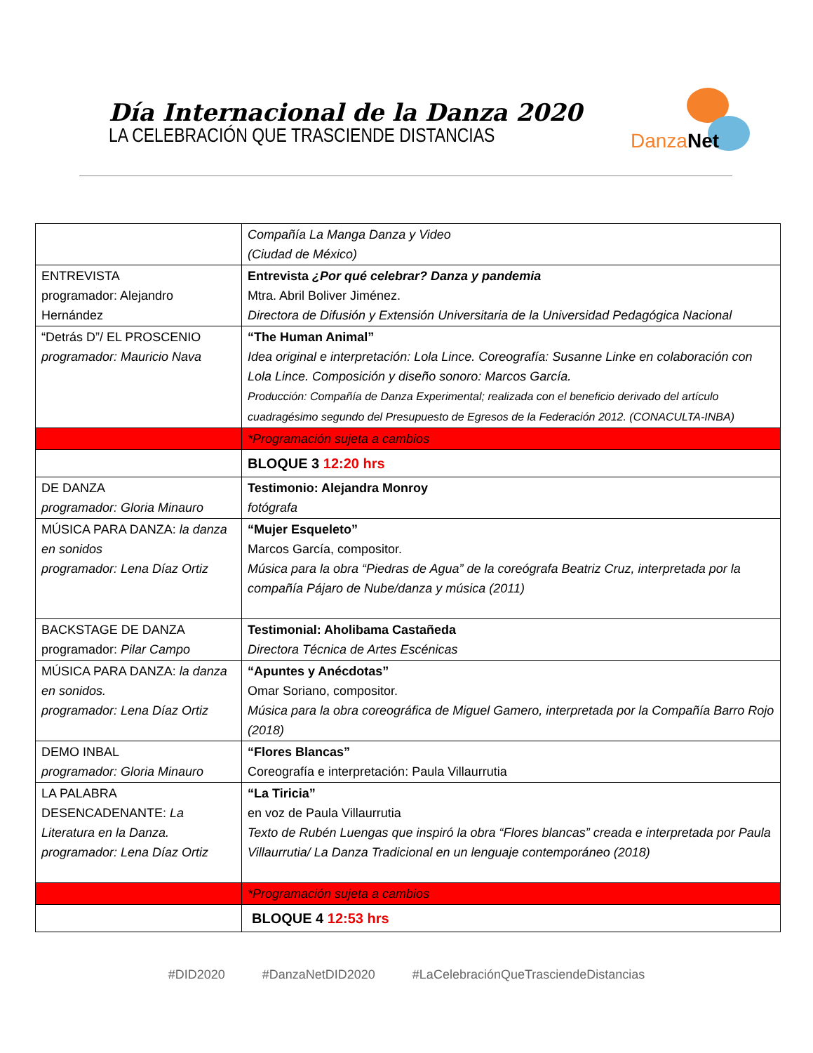Día Internacional de la Danza 2020
LA CELEBRACIÓN QUE TRASCIENDE DISTANCIAS
Danza Net
| | Compañía La Manga Danza y Video (Ciudad de México) |
| ENTREVISTA programador: Alejandro Hernández | Entrevista ¿Por qué celebrar? Danza y pandemia Mtra. Abril Boliver Jiménez. Directora de Difusión y Extensión Universitaria de la Universidad Pedagógica Nacional |
| “Detrás D”/ EL PROSCENIO programador: Mauricio Nava | “The Human Animal” Idea original e interpretación: Lola Lince. Coreografía: Susanne Linke en colaboración con Lola Lince. Composición y diseño sonoro: Marcos García. Producción: Compañía de Danza Experimental; realizada con el beneficio derivado del artículo cuadragésimo segundo del Presupuesto de Egresos de la Federación 2012. (CONACULTA-INBA) |
| | *Programación sujeta a cambios |
| | BLOQUE 3 12:20 hrs |
| DE DANZA programador: Gloria Minauro | Testimonio: Alejandra Monroy fotógrafa |
| MÚSICA PARA DANZA: la danza en sonidos programador: Lena Díaz Ortiz | “Mujer Esqueleto” Marcos García, compositor. Música para la obra “Piedras de Agua” de la coreógrafa Beatriz Cruz, interpretada por la compañía Pájaro de Nube/danza y música (2011) |
| BACKSTAGE DE DANZA programador: Pilar Campo | Testimonial: Aholibama Castañeda Directora Técnica de Artes Escénicas |
| MÚSICA PARA DANZA: la danza en sonidos. programador: Lena Díaz Ortiz | “Apuntes y Anécdotas” Omar Soriano, compositor. Música para la obra coreográfica de Miguel Gamero, interpretada por la Compañía Barro Rojo (2018) |
| DEMO INBAL programador: Gloria Minauro | “Flores Blancas” Coreografía e interpretación: Paula Villaurrutia |
| LA PALABRA DESENCADENANTE: La Literatura en la Danza. programador: Lena Díaz Ortiz | “La Tiricia” en voz de Paula Villaurrutia Texto de Rubén Luengas que inspiró la obra “Flores blancas” creada e interpretada por Paula Villaurrutia/ La Danza Tradicional en un lenguaje contemporáneo (2018) |
| | *Programación sujeta a cambios |
| | BLOQUE 4 12:53 hrs |
#DID2020 #DanzaNetDID2020 #LaCelebraciónQueTrasciendeDistancias